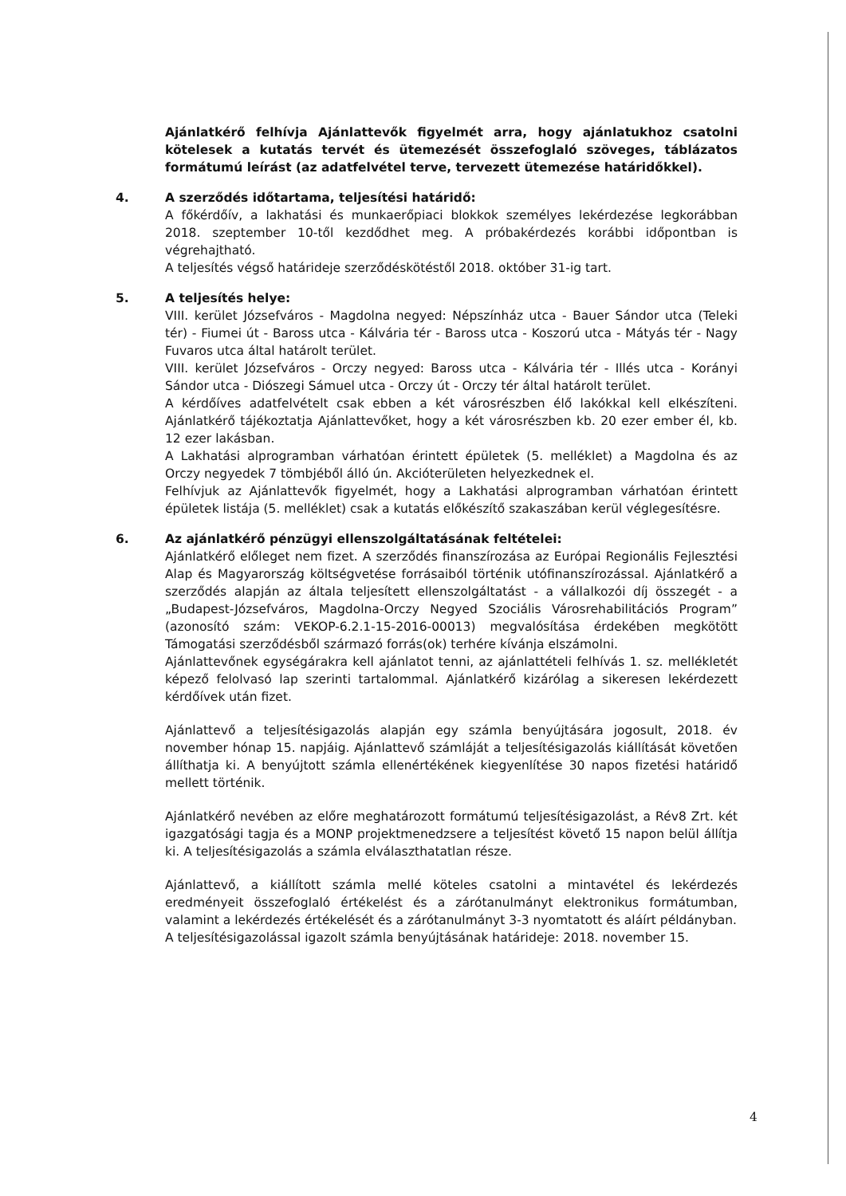Ajánlatkérő felhívja Ajánlattevők figyelmét arra, hogy ajánlatukhoz csatolni kötelesek a kutatás tervét és ütemezését összefoglaló szöveges, táblázatos formátumú leírást (az adatfelvétel terve, tervezett ütemezése határidőkkel).
4. A szerződés időtartama, teljesítési határidő:
A főkérdőív, a lakhatási és munkaerőpiaci blokkok személyes lekérdezése legkorábban 2018. szeptember 10-től kezdődhet meg. A próbakérdezés korábbi időpontban is végrehajtható.
A teljesítés végső határideje szerződéskötéstől 2018. október 31-ig tart.
5. A teljesítés helye:
VIII. kerület Józsefváros - Magdolna negyed: Népszínház utca - Bauer Sándor utca (Teleki tér) - Fiumei út - Baross utca - Kálvária tér - Baross utca - Koszorú utca - Mátyás tér - Nagy Fuvaros utca által határolt terület.
VIII. kerület Józsefváros - Orczy negyed: Baross utca - Kálvária tér - Illés utca - Korányi Sándor utca - Diószegi Sámuel utca - Orczy út - Orczy tér által határolt terület.
A kérdőíves adatfelvételt csak ebben a két városrészben élő lakókkal kell elkészíteni. Ajánlatkérő tájékoztatja Ajánlattevőket, hogy a két városrészben kb. 20 ezer ember él, kb. 12 ezer lakásban.
A Lakhatási alprogramban várhatóan érintett épületek (5. melléklet) a Magdolna és az Orczy negyedek 7 tömbjéből álló ún. Akcióterületen helyezkednek el.
Felhívjuk az Ajánlattevők figyelmét, hogy a Lakhatási alprogramban várhatóan érintett épületek listája (5. melléklet) csak a kutatás előkészítő szakaszában kerül véglegesítésre.
6. Az ajánlatkérő pénzügyi ellenszolgáltatásának feltételei:
Ajánlatkérő előleget nem fizet. A szerződés finanszírozása az Európai Regionális Fejlesztési Alap és Magyarország költségvetése forrásaiból történik utófinanszírozással. Ajánlatkérő a szerződés alapján az általa teljesített ellenszolgáltatást - a vállalkozói díj összegét - a „Budapest-Józsefváros, Magdolna-Orczy Negyed Szociális Városrehabilitációs Program” (azonosító szám: VEKOP-6.2.1-15-2016-00013) megvalósítása érdekében megkötött Támogatási szerződésből származó forrás(ok) terhére kívánja elszámolni.
Ajánlattevőnek egységárakra kell ajánlatot tenni, az ajánlattételi felhívás 1. sz. mellékletét képező felolvasó lap szerinti tartalommal. Ajánlatkérő kizárólag a sikeresen lekérdezett kérdőívek után fizet.
Ajánlattevő a teljesítésigazolás alapján egy számla benyújtására jogosult, 2018. év november hónap 15. napjáig. Ajánlattevő számláját a teljesítésigazolás kiállítását követően állíthatja ki. A benyújtott számla ellenértékének kiegyenlítése 30 napos fizetési határidő mellett történik.
Ajánlatkérő nevében az előre meghatározott formátumú teljesítésigazolást, a Rév8 Zrt. két igazgatósági tagja és a MONP projektmenedzsere a teljesítést követő 15 napon belül állítja ki. A teljesítésigazolás a számla elválaszthatatlan része.
Ajánlattevő, a kiállított számla mellé köteles csatolni a mintavétel és lekérdezés eredményeit összefoglaló értékelést és a zárótanulmányt elektronikus formátumban, valamint a lekérdezés értékelését és a zárótanulmányt 3-3 nyomtatott és aláírt példányban.
A teljesítésigazolással igazolt számla benyújtásának határideje: 2018. november 15.
4